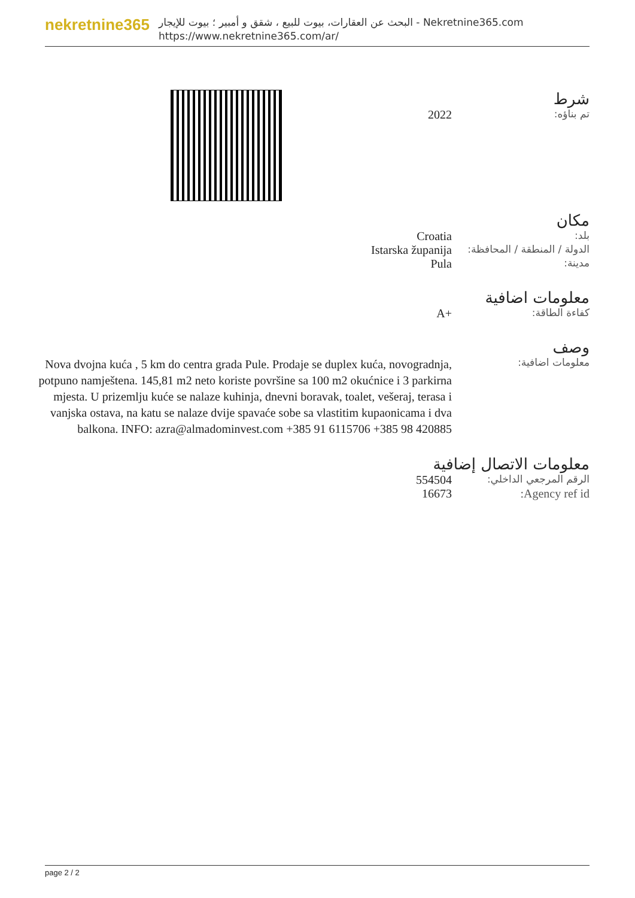nekretnine365
البحث عن العقارات، بيوت للبيع ، شقق و أمبير ؛ بيوت للإيجار - Nekretnine365.com
https://www.nekretnine365.com/ar/
شرط
تم بناؤه:
2022
مكان
بلد:
Croatia
الدولة / المنطقة / المحافظة:
Istarska županija
مدينة:
Pula
معلومات اضافية
كفاءة الطاقة:
A+
وصف
معلومات اضافية:
Nova dvojna kuća , 5 km do centra grada Pule. Prodaje se duplex kuća, novogradnja, potpuno namještena. 145,81 m2 neto koriste površine sa 100 m2 okućnice i 3 parkirna mjesta. U prizemlju kuće se nalaze kuhinja, dnevni boravak, toalet, vešeraj, terasa i vanjska ostava, na katu se nalaze dvije spavaće sobe sa vlastitim kupaonicama i dva balkona. INFO: azra@almadominvest.com +385 91 6115706 +385 98 420885
معلومات الاتصال إضافية
الرقم المرجعي الداخلي:
554504
Agency ref id: 16673
page 2 / 2